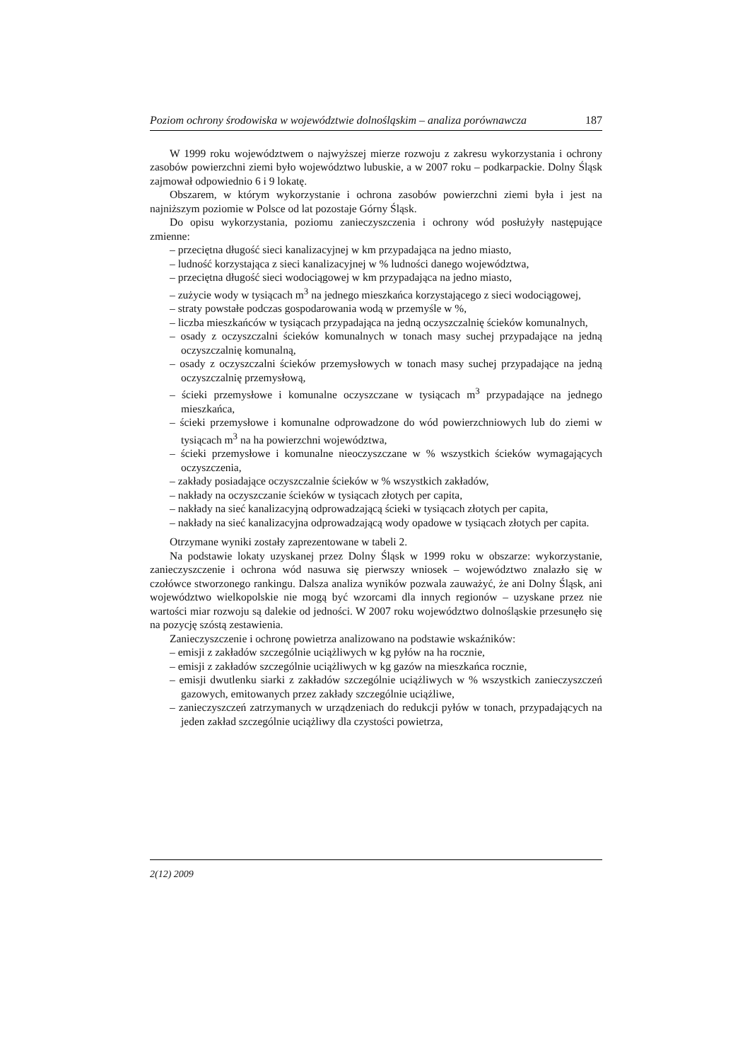Poziom ochrony środowiska w województwie dolnośląskim – analiza porównawcza 187
W 1999 roku województwem o najwyższej mierze rozwoju z zakresu wykorzystania i ochrony zasobów powierzchni ziemi było województwo lubuskie, a w 2007 roku – podkarpackie. Dolny Śląsk zajmował odpowiednio 6 i 9 lokatę.
Obszarem, w którym wykorzystanie i ochrona zasobów powierzchni ziemi była i jest na najniższym poziomie w Polsce od lat pozostaje Górny Śląsk.
Do opisu wykorzystania, poziomu zanieczyszczenia i ochrony wód posłużyły następujące zmienne:
– przeciętna długość sieci kanalizacyjnej w km przypadająca na jedno miasto,
– ludność korzystająca z sieci kanalizacyjnej w % ludności danego województwa,
– przeciętna długość sieci wodociągowej w km przypadająca na jedno miasto,
– zużycie wody w tysiącach m<sup>3</sup> na jednego mieszkańca korzystającego z sieci wodociągowej,
– straty powstałe podczas gospodarowania wodą w przemyśle w %,
– liczba mieszkańców w tysiącach przypadająca na jedną oczyszczalnię ścieków komunalnych,
– osady z oczyszczalni ścieków komunalnych w tonach masy suchej przypadające na jedną oczyszczalnię komunalną,
– osady z oczyszczalni ścieków przemysłowych w tonach masy suchej przypadające na jedną oczyszczalnię przemysłową,
– ścieki przemysłowe i komunalne oczyszczane w tysiącach m<sup>3</sup> przypadające na jednego mieszkańca,
– ścieki przemysłowe i komunalne odprowadzone do wód powierzchniowych lub do ziemi w tysiącach m<sup>3</sup> na ha powierzchni województwa,
– ścieki przemysłowe i komunalne nieoczyszczane w % wszystkich ścieków wymagających oczyszczenia,
– zakłady posiadające oczyszczalnie ścieków w % wszystkich zakładów,
– nakłady na oczyszczanie ścieków w tysiącach złotych per capita,
– nakłady na sieć kanalizacyjną odprowadzającą ścieki w tysiącach złotych per capita,
– nakłady na sieć kanalizacyjna odprowadzającą wody opadowe w tysiącach złotych per capita.
Otrzymane wyniki zostały zaprezentowane w tabeli 2.
Na podstawie lokaty uzyskanej przez Dolny Śląsk w 1999 roku w obszarze: wykorzystanie, zanieczyszczenie i ochrona wód nasuwa się pierwszy wniosek – województwo znalazło się w czołówce stworzonego rankingu. Dalsza analiza wyników pozwala zauważyć, że ani Dolny Śląsk, ani województwo wielkopolskie nie mogą być wzorcami dla innych regionów – uzyskane przez nie wartości miar rozwoju są dalekie od jedności. W 2007 roku województwo dolnośląskie przesunęło się na pozycję szóstą zestawienia.
Zanieczyszczenie i ochronę powietrza analizowano na podstawie wskaźników:
– emisji z zakładów szczególnie uciążliwych w kg pyłów na ha rocznie,
– emisji z zakładów szczególnie uciążliwych w kg gazów na mieszkańca rocznie,
– emisji dwutlenku siarki z zakładów szczególnie uciążliwych w % wszystkich zanieczyszczeń gazowych, emitowanych przez zakłady szczególnie uciążliwe,
– zanieczyszczeń zatrzymanych w urządzeniach do redukcji pyłów w tonach, przypadających na jeden zakład szczególnie uciążliwy dla czystości powietrza,
2(12) 2009